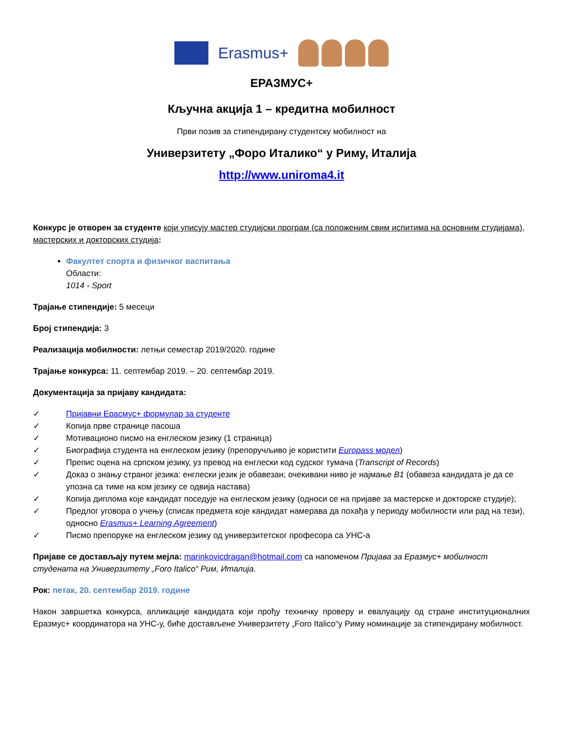Erasmus+
ЕРАЗМУС+
Кључна акција 1 – кредитна мобилност
Први позив за стипендирану студентску мобилност на
Универзитету „Форо Италико“ у Риму, Италија
http://www.uniroma4.it
Конкурс је отворен за студенте који уписују мастер студијски програм (са положеним свим испитима на основним студијама), мастерских и докторских студија:
Факултет спорта и физичког васпитања
Области:
1014 - Sport
Трајање стипендије: 5 месеци
Број стипендија: 3
Реализација мобилности: летњи семестар 2019/2020. године
Трајање конкурса: 11. септембар 2019. – 20. септембар 2019.
Документација за пријаву кандидата:
✓ Пријавни Ерасмус+ формулар за студенте
✓ Копија прве странице пасоша
✓ Мотивационо писмо на енглеском језику (1 страница)
✓ Биографија студента на енглеском језику (препоручљиво је користити Europass модел)
✓ Препис оцена на српском језику, уз превод на енглески код судског тумача (Transcript of Records)
✓ Доказ о знању страног језика: енглески језик је обавезан; очекивани ниво је најмање B1 (обавеза кандидата је да се упозна са тиме на ком језику се одвија настава)
✓ Копија диплома које кандидат поседује на енглеском језику (односи се на пријаве за мастерске и докторске студије);
✓ Предлог уговора о учењу (списак предмета које кандидат намерава да похађа у периоду мобилности или рад на тези), односно Erasmus+ Learning Agreement)
✓ Писмо препоруке на енглеском језику од универзитетског професора са УНС-а
Пријаве се достављају путем мејла: marinkovicdragan@hotmail.com са напоменом Пријава за Еразмус+ мобилност студената на Универзитету „Foro Italico“ Рим, Италија.
Рок: петак, 20. септембар 2019. године
Након завршетка конкурса, апликације кандидата који прођу техничку проверу и евалуацију од стране институционалних Еразмус+ координатора на УНС-у, биће достављене Универзитету „Foro Italico“у Риму номинације за стипендирану мобилност.